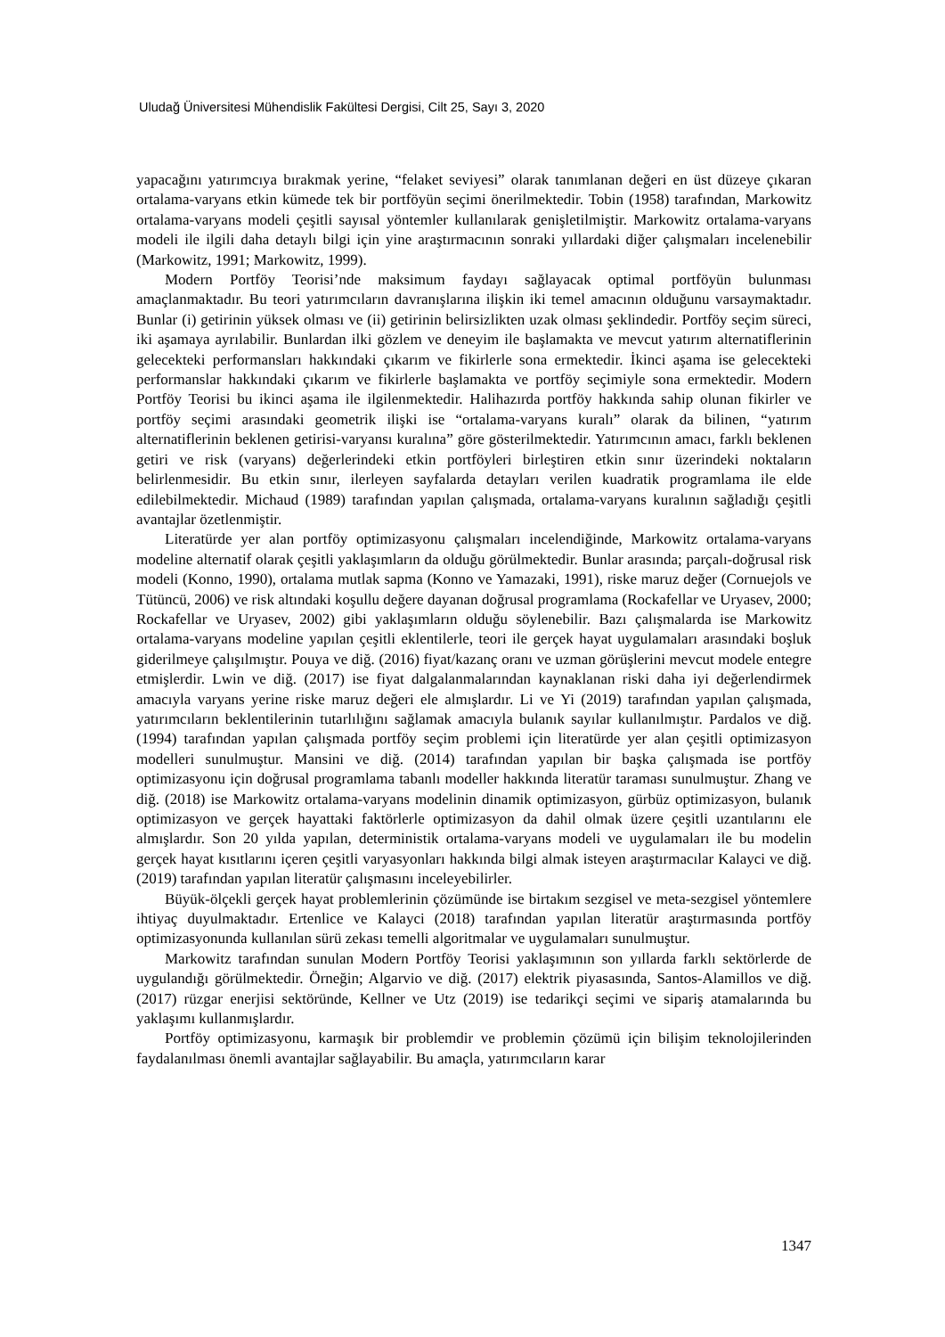Uludağ Üniversitesi Mühendislik Fakültesi Dergisi, Cilt 25, Sayı 3, 2020
yapacağını yatırımcıya bırakmak yerine, “felaket seviyesi” olarak tanımlanan değeri en üst düzeye çıkaran ortalama-varyans etkin kümede tek bir portföyün seçimi önerilmektedir. Tobin (1958) tarafından, Markowitz ortalama-varyans modeli çeşitli sayısal yöntemler kullanılarak genişletilmiştir. Markowitz ortalama-varyans modeli ile ilgili daha detaylı bilgi için yine araştırmacının sonraki yıllardaki diğer çalışmaları incelenebilir (Markowitz, 1991; Markowitz, 1999).
Modern Portföy Teorisi’nde maksimum faydayı sağlayacak optimal portföyün bulunması amaçlanmaktadır. Bu teori yatırımcıların davranışlarına ilişkin iki temel amacının olduğunu varsaymaktadır. Bunlar (i) getirinin yüksek olması ve (ii) getirinin belirsizlikten uzak olması şeklindedir. Portföy seçim süreci, iki aşamaya ayrılabilir. Bunlardan ilki gözlem ve deneyim ile başlamakta ve mevcut yatırım alternatiflerinin gelecekteki performansları hakkındaki çıkarım ve fikirlerle sona ermektedir. İkinci aşama ise gelecekteki performanslar hakkındaki çıkarım ve fikirlerle başlamakta ve portföy seçimiyle sona ermektedir. Modern Portföy Teorisi bu ikinci aşama ile ilgilenmektedir. Halihazırda portföy hakkında sahip olunan fikirler ve portföy seçimi arasındaki geometrik ilişki ise “ortalama-varyans kuralı” olarak da bilinen, “yatırım alternatiflerinin beklenen getirisi-varyansı kuralına” göre gösterilmektedir. Yatırımcının amacı, farklı beklenen getiri ve risk (varyans) değerlerindeki etkin portföyleri birleştiren etkin sınır üzerindeki noktaların belirlenmesidir. Bu etkin sınır, ilerleyen sayfalarda detayları verilen kuadratik programlama ile elde edilebilmektedir. Michaud (1989) tarafından yapılan çalışmada, ortalama-varyans kuralının sağladığı çeşitli avantajlar özetlenmiştir.
Literatürde yer alan portföy optimizasyonu çalışmaları incelendiğinde, Markowitz ortalama-varyans modeline alternatif olarak çeşitli yaklaşımların da olduğu görülmektedir. Bunlar arasında; parçalı-doğrusal risk modeli (Konno, 1990), ortalama mutlak sapma (Konno ve Yamazaki, 1991), riske maruz değer (Cornuejols ve Tütüncü, 2006) ve risk altındaki koşullu değere dayanan doğrusal programlama (Rockafellar ve Uryasev, 2000; Rockafellar ve Uryasev, 2002) gibi yaklaşımların olduğu söylenebilir. Bazı çalışmalarda ise Markowitz ortalama-varyans modeline yapılan çeşitli eklentilerle, teori ile gerçek hayat uygulamaları arasındaki boşluk giderilmeye çalışılmıştır. Pouya ve diğ. (2016) fiyat/kazanç oranı ve uzman görüşlerini mevcut modele entegre etmişlerdir. Lwin ve diğ. (2017) ise fiyat dalgalanmalarından kaynaklanan riski daha iyi değerlendirmek amacıyla varyans yerine riske maruz değeri ele almışlardır. Li ve Yi (2019) tarafından yapılan çalışmada, yatırımcıların beklentilerinin tutarlılığını sağlamak amacıyla bulanık sayılar kullanılmıştır. Pardalos ve diğ. (1994) tarafından yapılan çalışmada portföy seçim problemi için literatürde yer alan çeşitli optimizasyon modelleri sunulmuştur. Mansini ve diğ. (2014) tarafından yapılan bir başka çalışmada ise portföy optimizasyonu için doğrusal programlama tabanlı modeller hakkında literatür taraması sunulmuştur. Zhang ve diğ. (2018) ise Markowitz ortalama-varyans modelinin dinamik optimizasyon, gürbüz optimizasyon, bulanık optimizasyon ve gerçek hayattaki faktörlerle optimizasyon da dahil olmak üzere çeşitli uzantılarını ele almışlardır. Son 20 yılda yapılan, deterministik ortalama-varyans modeli ve uygulamaları ile bu modelin gerçek hayat kısıtlarını içeren çeşitli varyasyonları hakkında bilgi almak isteyen araştırmacılar Kalayci ve diğ. (2019) tarafından yapılan literatür çalışmasını inceleyebilirler.
Büyük-ölçekli gerçek hayat problemlerinin çözümünde ise birtakım sezgisel ve meta-sezgisel yöntemlere ihtiyaç duyulmaktadır. Ertenlice ve Kalayci (2018) tarafından yapılan literatür araştırmasında portföy optimizasyonunda kullanılan sürü zekası temelli algoritmalar ve uygulamaları sunulmuştur.
Markowitz tarafından sunulan Modern Portföy Teorisi yaklaşımının son yıllarda farklı sektörlerde de uygulandığı görülmektedir. Örneğin; Algarvio ve diğ. (2017) elektrik piyasasında, Santos-Alamillos ve diğ. (2017) rüzgar enerjisi sektöründe, Kellner ve Utz (2019) ise tedarikçi seçimi ve sipariş atamalarında bu yaklaşımı kullanmışlardır.
Portföy optimizasyonu, karmaşık bir problemdir ve problemin çözümü için bilişim teknolojilerinden faydalanılması önemli avantajlar sağlayabilir. Bu amaçla, yatırımcıların karar
1347